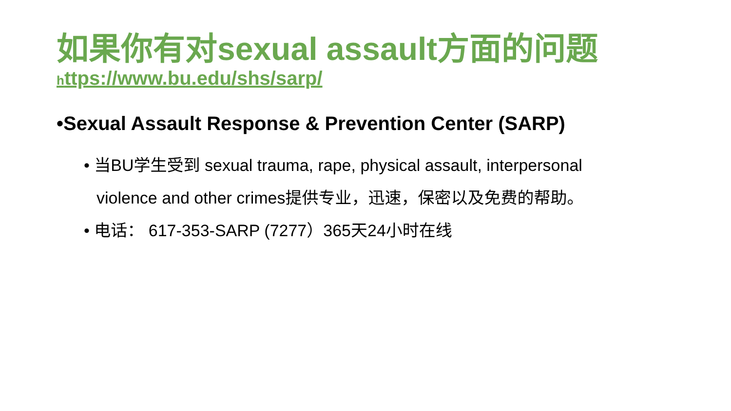如果你有对sexual assault方面的问题
https://www.bu.edu/shs/sarp/
•Sexual Assault Response & Prevention Center (SARP)
• 当BU学生受到 sexual trauma, rape, physical assault, interpersonal violence and other crimes提供专业，迅速，保密以及免费的帮助。
• 电话： 617-353-SARP (7277）365天24小时在线